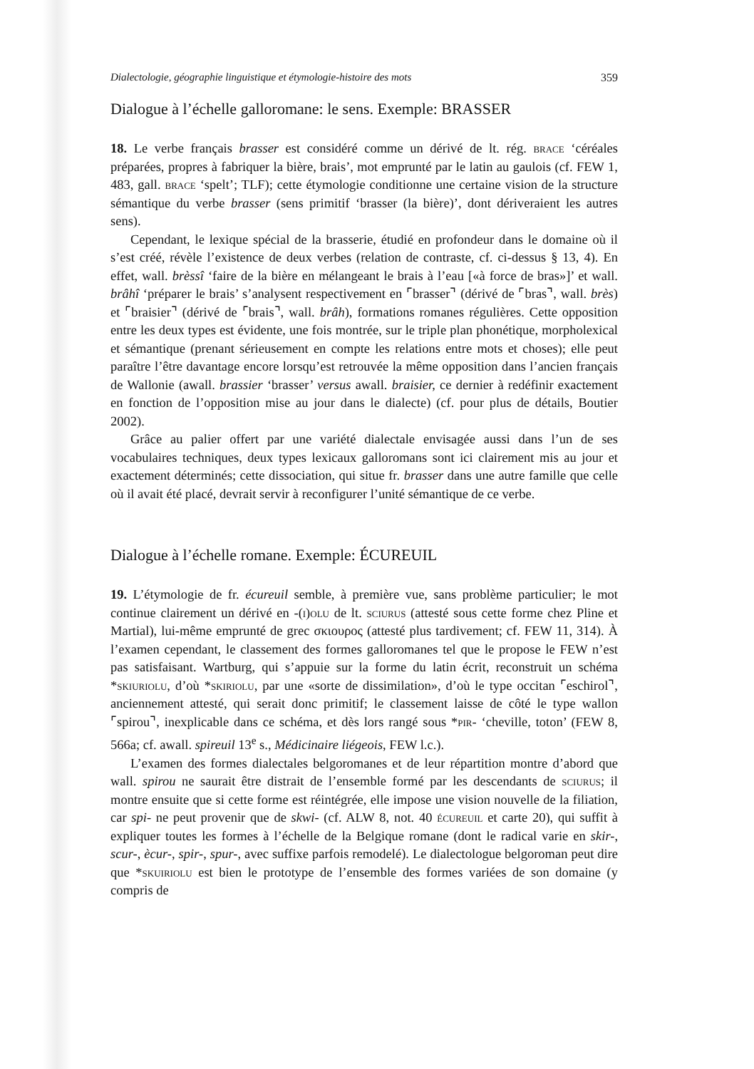Dialectologie, géographie linguistique et étymologie-histoire des mots 359
Dialogue à l’échelle galloromane: le sens. Exemple: BRASSER
18. Le verbe français brasser est considéré comme un dérivé de lt. rég. brace ‘céréales préparées, propres à fabriquer la bière, brais’, mot emprunté par le latin au gaulois (cf. FEW 1, 483, gall. brace ‘spelt’; TLF); cette étymologie conditionne une certaine vision de la structure sémantique du verbe brasser (sens primitif ‘brasser (la bière)’, dont dériveraient les autres sens).
Cependant, le lexique spécial de la brasserie, étudié en profondeur dans le domaine où il s’est créé, révèle l’existence de deux verbes (relation de contraste, cf. ci-dessus § 13, 4). En effet, wall. brèssî ‘faire de la bière en mélangeant le brais à l’eau [«à force de bras»]’ et wall. brâhî ‘préparer le brais’ s’analysent respectivement en ⌜brasser⌝ (dérivé de ⌜bras⌝, wall. brès) et ⌜braisier⌝ (dérivé de ⌜brais⌝, wall. brâh), formations romanes régulières. Cette opposition entre les deux types est évidente, une fois montrée, sur le triple plan phonétique, morpholexical et sémantique (prenant sérieusement en compte les relations entre mots et choses); elle peut paraître l’être davantage encore lorsqu’est retrouvée la même opposition dans l’ancien français de Wallonie (awall. brassier ‘brasser’ versus awall. braisier, ce dernier à redéfinir exactement en fonction de l’opposition mise au jour dans le dialecte) (cf. pour plus de détails, Boutier 2002).
Grâce au palier offert par une variété dialectale envisagée aussi dans l’un de ses vocabulaires techniques, deux types lexicaux galloromans sont ici clairement mis au jour et exactement déterminés; cette dissociation, qui situe fr. brasser dans une autre famille que celle où il avait été placé, devrait servir à reconfigurer l’unité sémantique de ce verbe.
Dialogue à l’échelle romane. Exemple: ÉCUREUIL
19. L’étymologie de fr. écureuil semble, à première vue, sans problème particulier; le mot continue clairement un dérivé en -(i)olu de lt. sciurus (attesté sous cette forme chez Pline et Martial), lui-même emprunté de grec σκιουρος (attesté plus tardivement; cf. FEW 11, 314). À l’examen cependant, le classement des formes galloromanes tel que le propose le FEW n’est pas satisfaisant. Wartburg, qui s’appuie sur la forme du latin écrit, reconstruit un schéma *skiuriolu, d’où *skiriolu, par une «sorte de dissimilation», d’où le type occitan ⌜eschirol⌝, anciennement attesté, qui serait donc primitif; le classement laisse de côté le type wallon ⌜spirou⌝, inexplicable dans ce schéma, et dès lors rangé sous *pir- ‘cheville, toton’ (FEW 8, 566a; cf. awall. spireuil 13<sup>e</sup> s., Médicinaire liégeois, FEW l.c.).
L’examen des formes dialectales belgoromanes et de leur répartition montre d’abord que wall. spirou ne saurait être distrait de l’ensemble formé par les descendants de sciurus; il montre ensuite que si cette forme est réintégrée, elle impose une vision nouvelle de la filiation, car spi- ne peut provenir que de skwi- (cf. ALW 8, not. 40 écureuil et carte 20), qui suffit à expliquer toutes les formes à l’échelle de la Belgique romane (dont le radical varie en skir-, scur-, ècur-, spir-, spur-, avec suffixe parfois remodelé). Le dialectologue belgoroman peut dire que *skuiriolu est bien le prototype de l’ensemble des formes variées de son domaine (y compris de